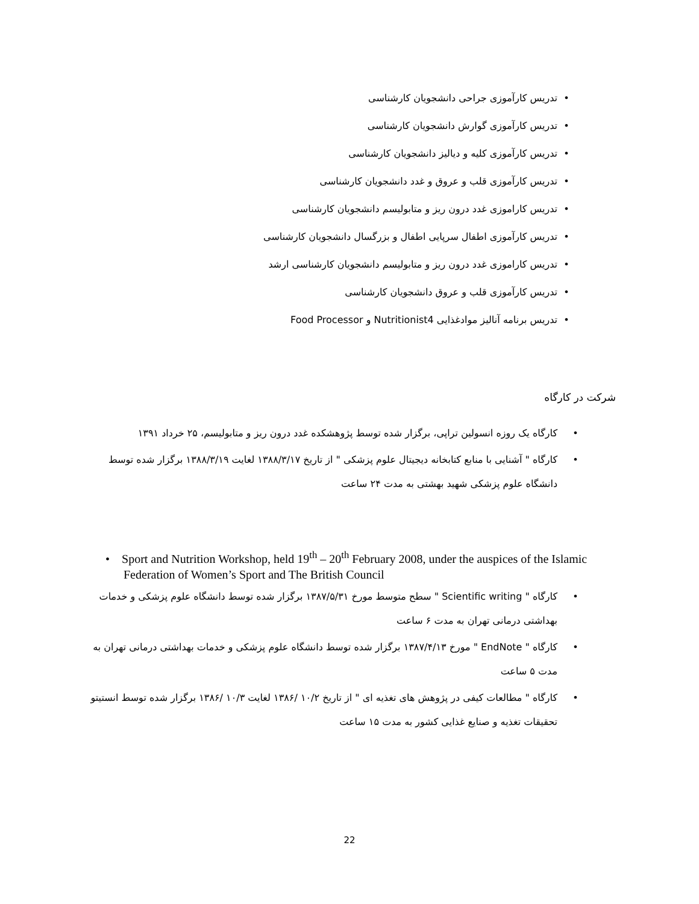• تدریس کارآموزی جراحی دانشجویان کارشناسی
• تدریس کارآموزی گوارش دانشجویان کارشناسی
• تدریس کارآموزی کلیه و دیالیز دانشجویان کارشناسی
• تدریس کارآموزی قلب و عروق و غدد دانشجویان کارشناسی
• تدریس کاراموزی غدد درون ریز و متابولیسم دانشجویان کارشناسی
• تدریس کارآموزی اطفال سرپایی اطفال و بزرگسال دانشجویان کارشناسی
• تدریس کاراموزی غدد درون ریز و متابولیسم دانشجویان کارشناسی ارشد
• تدریس کارآموزی قلب و عروق دانشجویان کارشناسی
• تدریس برنامه آنالیز موادغذایی Nutritionist4 و Food Processor
شرکت در کارگاه
• کارگاه یک روزه انسولین تراپی، برگزار شده توسط پژوهشکده غدد درون ریز و متابولیسم، ۲۵ خرداد ۱۳۹۱
• کارگاه " آشنایی با منابع کتابخانه دیجیتال علوم پزشکی " از تاریخ ۱۳۸۸/۳/۱۷ لغایت ۱۳۸۸/۳/۱۹ برگزار شده توسط دانشگاه علوم پزشکی شهید بهشتی به مدت ۲۴ ساعت
• Sport and Nutrition Workshop, held 19<sup>th</sup> – 20<sup>th</sup> February 2008, under the auspices of the Islamic Federation of Women’s Sport and The British Council
• کارگاه " Scientific writing " سطح متوسط مورخ ۱۳۸۷/۵/۳۱ برگزار شده توسط دانشگاه علوم پزشکی و خدمات بهداشتی درمانی تهران به مدت ۶ ساعت
• کارگاه " EndNote " مورخ ۱۳۸۷/۴/۱۳ برگزار شده توسط دانشگاه علوم پزشکی و خدمات بهداشتی درمانی تهران به مدت ۵ ساعت
• کارگاه " مطالعات کیفی در پژوهش های تغذیه ای " از تاریخ ۱۰/۲ /۱۳۸۶ لغایت ۱۰/۳ /۱۳۸۶ برگزار شده توسط انستیتو تحقیقات تغذیه و صنایع غذایی کشور به مدت ۱۵ ساعت
22